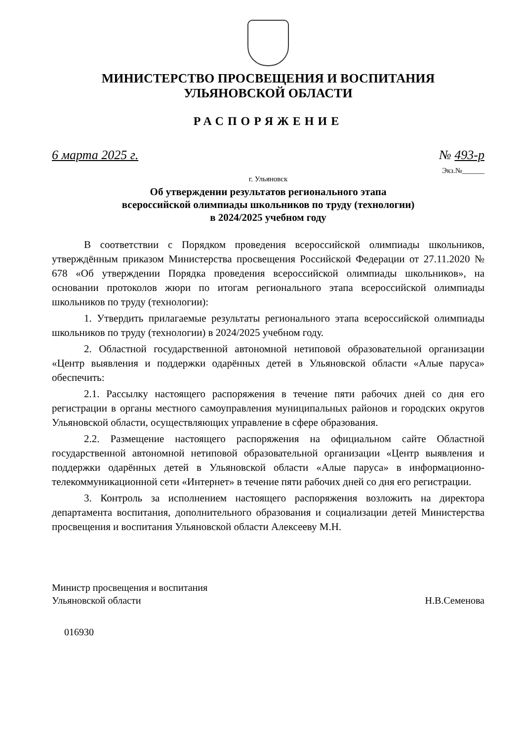МИНИСТЕРСТВО ПРОСВЕЩЕНИЯ И ВОСПИТАНИЯ
УЛЬЯНОВСКОЙ ОБЛАСТИ
РАСПОРЯЖЕНИЕ
6 марта 2025 г. № 493-р
Экз.№______
г. Ульяновск
Об утверждении результатов регионального этапа
всероссийской олимпиады школьников по труду (технологии)
в 2024/2025 учебном году
В соответствии с Порядком проведения всероссийской олимпиады школьников, утверждённым приказом Министерства просвещения Российской Федерации от 27.11.2020 № 678 «Об утверждении Порядка проведения всероссийской олимпиады школьников», на основании протоколов жюри по итогам регионального этапа всероссийской олимпиады школьников по труду (технологии):
1. Утвердить прилагаемые результаты регионального этапа всероссийской олимпиады школьников по труду (технологии) в 2024/2025 учебном году.
2. Областной государственной автономной нетиповой образовательной организации «Центр выявления и поддержки одарённых детей в Ульяновской области «Алые паруса» обеспечить:
2.1. Рассылку настоящего распоряжения в течение пяти рабочих дней со дня его регистрации в органы местного самоуправления муниципальных районов и городских округов Ульяновской области, осуществляющих управление в сфере образования.
2.2. Размещение настоящего распоряжения на официальном сайте Областной государственной автономной нетиповой образовательной организации «Центр выявления и поддержки одарённых детей в Ульяновской области «Алые паруса» в информационно-телекоммуникационной сети «Интернет» в течение пяти рабочих дней со дня его регистрации.
3. Контроль за исполнением настоящего распоряжения возложить на директора департамента воспитания, дополнительного образования и социализации детей Министерства просвещения и воспитания Ульяновской области Алексееву М.Н.
Министр просвещения и воспитания
Ульяновской области Н.В.Семенова
016930